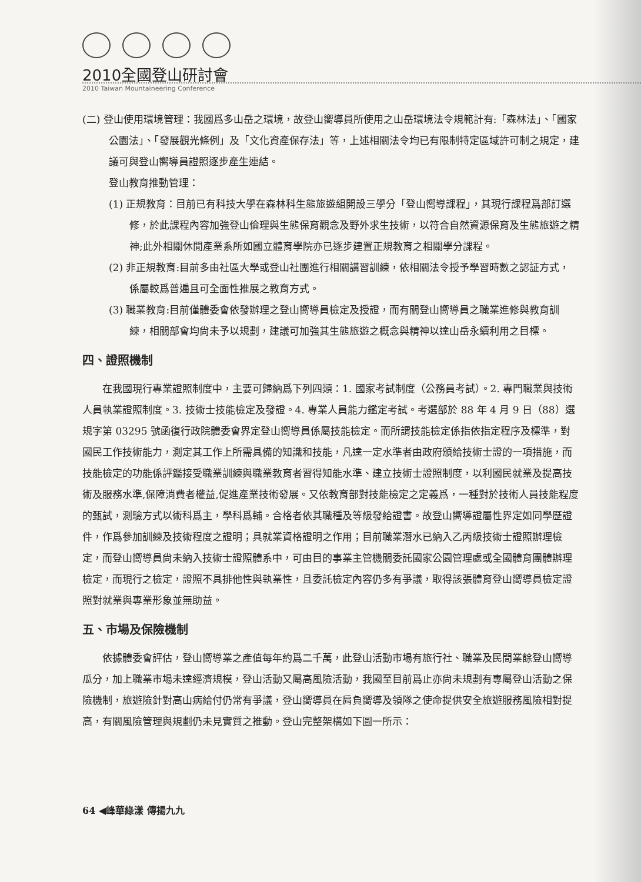2010全國登山研討會
2010 Taiwan Mountaineering Conference
(二) 登山使用環境管理：我國爲多山岳之環境，故登山嚮導員所使用之山岳環境法令規範計有:「森林法」、「國家公園法」、「發展觀光條例」及「文化資產保存法」等，上述相關法令均已有限制特定區域許可制之規定，建議可與登山嚮導員證照逐步產生連結。
登山教育推動管理：
(1) 正規教育：目前已有科技大學在森林科生態旅遊組開設三學分「登山嚮導課程」，其現行課程爲部訂選修，於此課程內容加強登山倫理與生態保育觀念及野外求生技術，以符合自然資源保育及生態旅遊之精神;此外相關休閒產業系所如國立體育學院亦已逐步建置正規教育之相關學分課程。
(2) 非正規教育:目前多由社區大學或登山社團進行相關講習訓練，依相關法令授予學習時數之認証方式，係屬較爲普遍且可全面性推展之教育方式。
(3) 職業教育:目前僅體委會依發辦理之登山嚮導員檢定及授證，而有關登山嚮導員之職業進修與教育訓練，相關部會均尙未予以規劃，建議可加強其生態旅遊之概念與精神以達山岳永續利用之目標。
四、證照機制
在我國現行專業證照制度中，主要可歸納爲下列四類：1. 國家考試制度（公務員考試）。2. 專門職業與技術人員執業證照制度。3. 技術士技能檢定及發證。4. 專業人員能力鑑定考試。考選部於 88 年 4 月 9 日（88）選規字第 03295 號函復行政院體委會界定登山嚮導員係屬技能檢定。而所謂技能檢定係指依指定程序及標準，對國民工作技術能力，測定其工作上所需具備的知識和技能，凡達一定水準者由政府頒給技術士證的一項措施，而技能檢定的功能係評鑑接受職業訓練與職業教育者習得知能水準、建立技術士證照制度，以利國民就業及提高技術及服務水準,保障消費者權益,促進產業技術發展。又依教育部對技能檢定之定義爲，一種對於技術人員技能程度的甄試，測驗方式以術科爲主，學科爲輔。合格者依其職種及等級發給證書。故登山嚮導證屬性界定如同學歷證件，作爲參加訓練及技術程度之證明；具就業資格證明之作用；目前職業潛水已納入乙丙級技術士證照辦理檢定，而登山嚮導員尙未納入技術士證照體系中，可由目的事業主管機關委託國家公園管理處或全國體育團體辦理檢定，而現行之檢定，證照不具排他性與執業性，且委託檢定內容仍多有爭議，取得該張體育登山嚮導員檢定證照對就業與專業形象並無助益。
五、市場及保險機制
依據體委會評估，登山嚮導業之產值每年約爲二千萬，此登山活動市場有旅行社、職業及民間業餘登山嚮導瓜分，加上職業市場未達經濟規模，登山活動又屬高風險活動，我國至目前爲止亦尙未規劃有專屬登山活動之保險機制，旅遊險針對高山病給付仍常有爭議，登山嚮導員在肩負嚮導及領隊之使命提供安全旅遊服務風險相對提高，有關風險管理與規劃仍未見實質之推動。登山完整架構如下圖一所示：
64 ◀峰華綠漾 傳揚九九